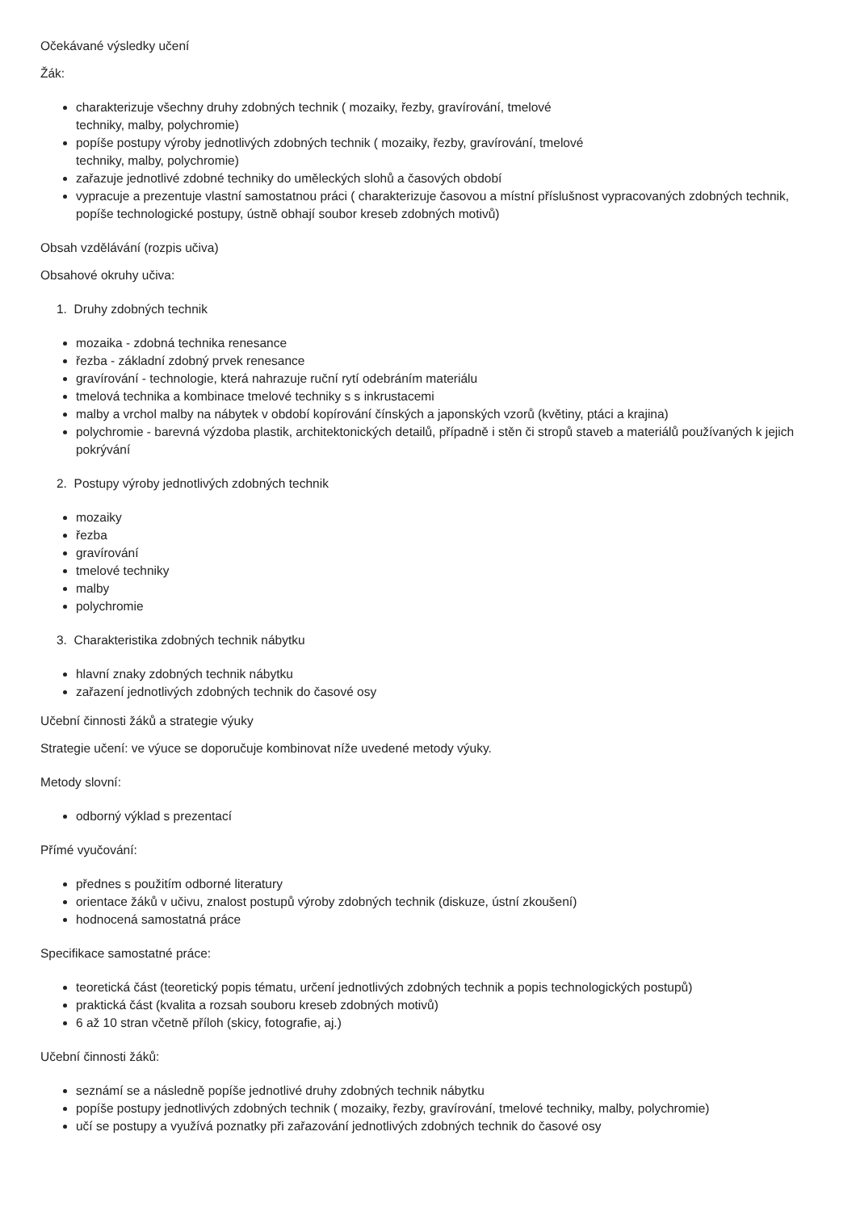Očekávané výsledky učení
Žák:
charakterizuje všechny druhy zdobných technik ( mozaiky, řezby, gravírování, tmelové
techniky, malby, polychromie)
popíše postupy výroby jednotlivých zdobných technik ( mozaiky, řezby, gravírování, tmelové
techniky, malby, polychromie)
zařazuje jednotlivé zdobné techniky do uměleckých slohů a časových období
vypracuje a prezentuje vlastní samostatnou práci ( charakterizuje časovou a místní příslušnost vypracovaných zdobných technik, popíše technologické postupy, ústně obhají soubor kreseb zdobných motivů)
Obsah vzdělávání (rozpis učiva)
Obsahové okruhy učiva:
1. Druhy zdobných technik
mozaika - zdobná technika renesance
řezba - základní zdobný prvek renesance
gravírování - technologie, která nahrazuje ruční rytí odebráním materiálu
tmelová technika a kombinace tmelové techniky s s inkrustacemi
malby a vrchol malby na nábytek v období kopírování čínských a japonských vzorů (květiny, ptáci a krajina)
polychromie - barevná výzdoba plastik, architektonických detailů, případně i stěn či stropů staveb a materiálů používaných k jejich pokrývání
2. Postupy výroby jednotlivých zdobných technik
mozaiky
řezba
gravírování
tmelové techniky
malby
polychromie
3. Charakteristika zdobných technik nábytku
hlavní znaky zdobných technik nábytku
zařazení jednotlivých zdobných technik do časové osy
Učební činnosti žáků a strategie výuky
Strategie učení: ve výuce se doporučuje kombinovat níže uvedené metody výuky.
Metody slovní:
odborný výklad s prezentací
Přímé vyučování:
přednes s použitím odborné literatury
orientace žáků v učivu, znalost postupů výroby zdobných technik (diskuze, ústní zkoušení)
hodnocená samostatná práce
Specifikace samostatné práce:
teoretická část (teoretický popis tématu, určení jednotlivých zdobných technik a popis technologických postupů)
praktická část (kvalita a rozsah souboru kreseb zdobných motivů)
6 až 10 stran včetně příloh (skicy, fotografie, aj.)
Učební činnosti žáků:
seznámí se a následně popíše jednotlivé druhy zdobných technik nábytku
popíše postupy jednotlivých zdobných technik ( mozaiky, řezby, gravírování, tmelové techniky, malby, polychromie)
učí se postupy a využívá poznatky při zařazování jednotlivých zdobných technik do časové osy